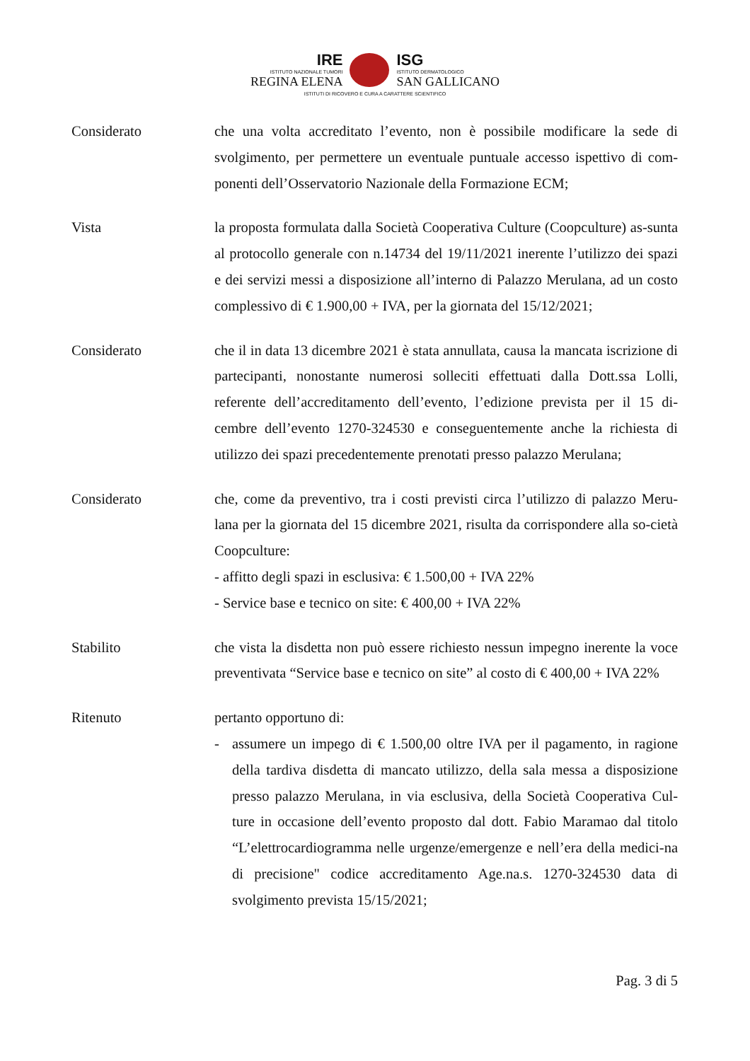IRE
ISTITUTO NAZIONALE TUMORI
REGINA ELENA
ISG
ISTITUTO DERMATOLOGICO
SAN GALLICANO
ISTITUTI DI RICOVERO E CURA A CARATTERE SCIENTIFICO
Considerato che una volta accreditato l’evento, non è possibile modificare la sede di svolgimento, per permettere un eventuale puntuale accesso ispettivo di com-ponenti dell’Osservatorio Nazionale della Formazione ECM;
Vista la proposta formulata dalla Società Cooperativa Culture (Coopculture) as-sunta al protocollo generale con n.14734 del 19/11/2021 inerente l’utilizzo dei spazi e dei servizi messi a disposizione all’interno di Palazzo Merulana, ad un costo complessivo di € 1.900,00 + IVA, per la giornata del 15/12/2021;
Considerato che il in data 13 dicembre 2021 è stata annullata, causa la mancata iscrizione di partecipanti, nonostante numerosi solleciti effettuati dalla Dott.ssa Lolli, referente dell’accreditamento dell’evento, l’edizione prevista per il 15 di-cembre dell’evento 1270-324530 e conseguentemente anche la richiesta di utilizzo dei spazi precedentemente prenotati presso palazzo Merulana;
Considerato che, come da preventivo, tra i costi previsti circa l’utilizzo di palazzo Meru-lana per la giornata del 15 dicembre 2021, risulta da corrispondere alla so-cietà Coopculture:
- affitto degli spazi in esclusiva: € 1.500,00 + IVA 22%
- Service base e tecnico on site: € 400,00 + IVA 22%
Stabilito che vista la disdetta non può essere richiesto nessun impegno inerente la voce preventivata “Service base e tecnico on site” al costo di € 400,00 + IVA 22%
Ritenuto pertanto opportuno di:
- assumere un impego di € 1.500,00 oltre IVA per il pagamento, in ragione della tardiva disdetta di mancato utilizzo, della sala messa a disposizione presso palazzo Merulana, in via esclusiva, della Società Cooperativa Cul-ture in occasione dell’evento proposto dal dott. Fabio Maramao dal titolo “L’elettrocardiogramma nelle urgenze/emergenze e nell’era della medici-na di precisione" codice accreditamento Age.na.s. 1270-324530 data di svolgimento prevista 15/15/2021;
Pag. 3 di 5